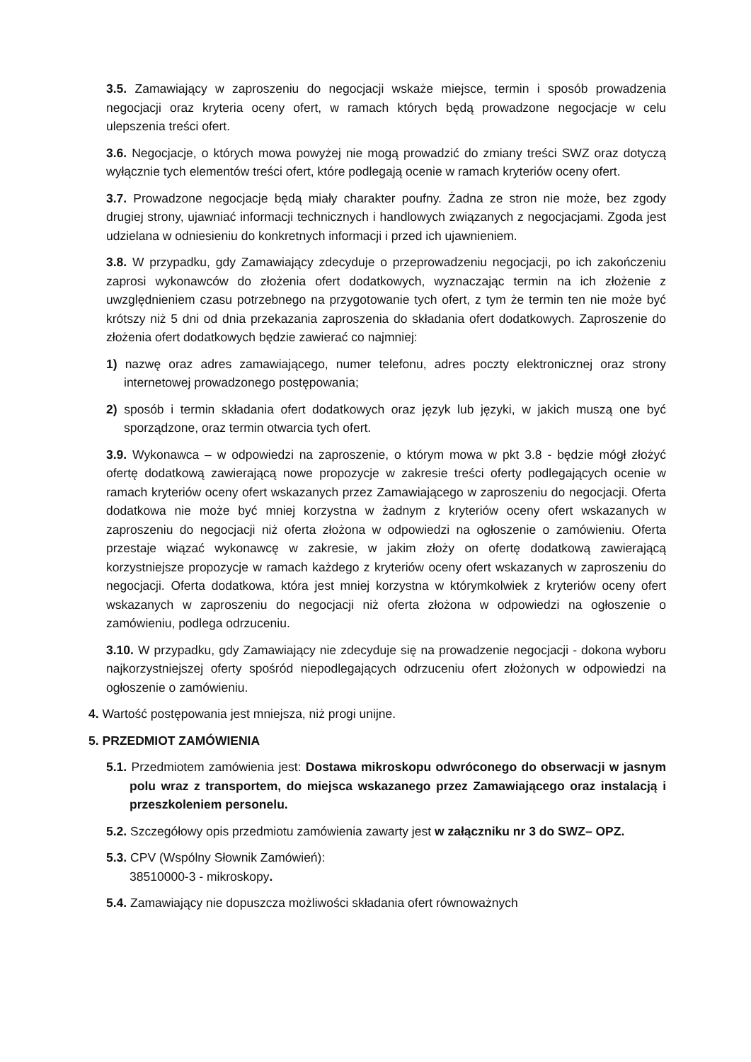3.5. Zamawiający w zaproszeniu do negocjacji wskaże miejsce, termin i sposób prowadzenia negocjacji oraz kryteria oceny ofert, w ramach których będą prowadzone negocjacje w celu ulepszenia treści ofert.
3.6. Negocjacje, o których mowa powyżej nie mogą prowadzić do zmiany treści SWZ oraz dotyczą wyłącznie tych elementów treści ofert, które podlegają ocenie w ramach kryteriów oceny ofert.
3.7. Prowadzone negocjacje będą miały charakter poufny. Żadna ze stron nie może, bez zgody drugiej strony, ujawniać informacji technicznych i handlowych związanych z negocjacjami. Zgoda jest udzielana w odniesieniu do konkretnych informacji i przed ich ujawnieniem.
3.8. W przypadku, gdy Zamawiający zdecyduje o przeprowadzeniu negocjacji, po ich zakończeniu zaprosi wykonawców do złożenia ofert dodatkowych, wyznaczając termin na ich złożenie z uwzględnieniem czasu potrzebnego na przygotowanie tych ofert, z tym że termin ten nie może być krótszy niż 5 dni od dnia przekazania zaproszenia do składania ofert dodatkowych. Zaproszenie do złożenia ofert dodatkowych będzie zawierać co najmniej:
1) nazwę oraz adres zamawiającego, numer telefonu, adres poczty elektronicznej oraz strony internetowej prowadzonego postępowania;
2) sposób i termin składania ofert dodatkowych oraz język lub języki, w jakich muszą one być sporządzone, oraz termin otwarcia tych ofert.
3.9. Wykonawca – w odpowiedzi na zaproszenie, o którym mowa w pkt 3.8 - będzie mógł złożyć ofertę dodatkową zawierającą nowe propozycje w zakresie treści oferty podlegających ocenie w ramach kryteriów oceny ofert wskazanych przez Zamawiającego w zaproszeniu do negocjacji. Oferta dodatkowa nie może być mniej korzystna w żadnym z kryteriów oceny ofert wskazanych w zaproszeniu do negocjacji niż oferta złożona w odpowiedzi na ogłoszenie o zamówieniu. Oferta przestaje wiązać wykonawcę w zakresie, w jakim złoży on ofertę dodatkową zawierającą korzystniejsze propozycje w ramach każdego z kryteriów oceny ofert wskazanych w zaproszeniu do negocjacji. Oferta dodatkowa, która jest mniej korzystna w którymkolwiek z kryteriów oceny ofert wskazanych w zaproszeniu do negocjacji niż oferta złożona w odpowiedzi na ogłoszenie o zamówieniu, podlega odrzuceniu.
3.10. W przypadku, gdy Zamawiający nie zdecyduje się na prowadzenie negocjacji - dokona wyboru najkorzystniejszej oferty spośród niepodlegających odrzuceniu ofert złożonych w odpowiedzi na ogłoszenie o zamówieniu.
4. Wartość postępowania jest mniejsza, niż progi unijne.
5. PRZEDMIOT ZAMÓWIENIA
5.1. Przedmiotem zamówienia jest: Dostawa mikroskopu odwróconego do obserwacji w jasnym polu wraz z transportem, do miejsca wskazanego przez Zamawiającego oraz instalacją i przeszkoleniem personelu.
5.2. Szczegółowy opis przedmiotu zamówienia zawarty jest w załączniku nr 3 do SWZ– OPZ.
5.3. CPV (Wspólny Słownik Zamówień):
38510000-3 - mikroskopy.
5.4. Zamawiający nie dopuszcza możliwości składania ofert równoważnych